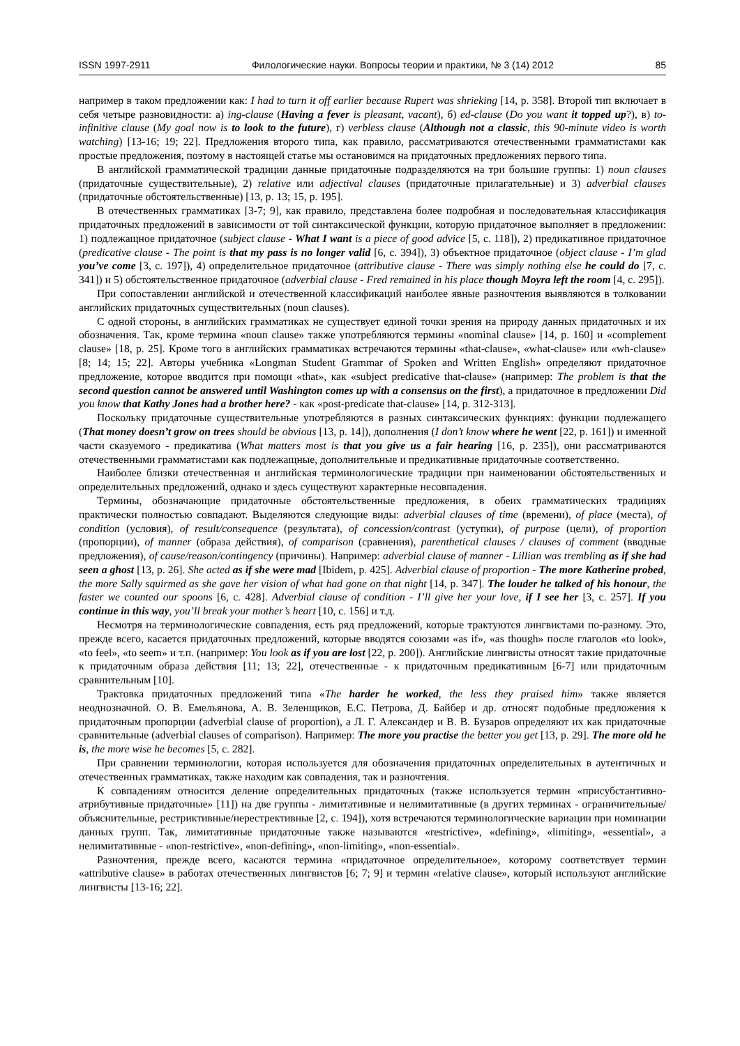ISSN 1997-2911 Филологические науки. Вопросы теории и практики, № 3 (14) 2012 85
например в таком предложении как: I had to turn it off earlier because Rupert was shrieking [14, p. 358]. Второй тип включает в себя четыре разновидности: а) ing-clause (Having a fever is pleasant, vacant), б) ed-clause (Do you want it topped up?), в) to-infinitive clause (My goal now is to look to the future), г) verbless clause (Although not a classic, this 90-minute video is worth watching) [13-16; 19; 22]. Предложения второго типа, как правило, рассматриваются отечественными грамматистами как простые предложения, поэтому в настоящей статье мы остановимся на придаточных предложениях первого типа.
В английской грамматической традиции данные придаточные подразделяются на три большие группы: 1) noun clauses (придаточные существительные), 2) relative или adjectival clauses (придаточные прилагательные) и 3) adverbial clauses (придаточные обстоятельственные) [13, p. 13; 15, p. 195].
В отечественных грамматиках [3-7; 9], как правило, представлена более подробная и последовательная классификация придаточных предложений в зависимости от той синтаксической функции, которую придаточное выполняет в предложении: 1) подлежащное придаточное (subject clause - What I want is a piece of good advice [5, с. 118]), 2) предикативное придаточное (predicative clause - The point is that my pass is no longer valid [6, с. 394]), 3) объектное придаточное (object clause - I’m glad you’ve come [3, с. 197]), 4) определительное придаточное (attributive clause - There was simply nothing else he could do [7, с. 341]) и 5) обстоятельственное придаточное (adverbial clause - Fred remained in his place though Moyra left the room [4, с. 295]).
При сопоставлении английской и отечественной классификаций наиболее явные разночтения выявляются в толковании английских придаточных существительных (noun clauses).
С одной стороны, в английских грамматиках не существует единой точки зрения на природу данных придаточных и их обозначения. Так, кроме термина «noun clause» также употребляются термины «nominal clause» [14, p. 160] и «complement clause» [18, p. 25]. Кроме того в английских грамматиках встречаются термины «that-clause», «what-clause» или «wh-clause» [8; 14; 15; 22]. Авторы учебника «Longman Student Grammar of Spoken and Written English» определяют придаточное предложение, которое вводится при помощи «that», как «subject predicative that-clause» (например: The problem is that the second question cannot be answered until Washington comes up with a consensus on the first), а придаточное в предложении Did you know that Kathy Jones had a brother here? - как «post-predicate that-clause» [14, p. 312-313].
Поскольку придаточные существительные употребляются в разных синтаксических функциях: функции подлежащего (That money doesn’t grow on trees should be obvious [13, p. 14]), дополнения (I don’t know where he went [22, p. 161]) и именной части сказуемого - предикатива (What matters most is that you give us a fair hearing [16, p. 235]), они рассматриваются отечественными грамматистами как подлежащные, дополнительные и предикативные придаточные соответственно.
Наиболее близки отечественная и английская терминологические традиции при наименовании обстоятельственных и определительных предложений, однако и здесь существуют характерные несовпадения.
Термины, обозначающие придаточные обстоятельственные предложения, в обеих грамматических традициях практически полностью совпадают. Выделяются следующие виды: adverbial clauses of time (времени), of place (места), of condition (условия), of result/consequence (результата), of concession/contrast (уступки), of purpose (цели), of proportion (пропорции), of manner (образа действия), of comparison (сравнения), parenthetical clauses / clauses of comment (вводные предложения), of cause/reason/contingency (причины). Например: adverbial clause of manner - Lillian was trembling as if she had seen a ghost [13, p. 26]. She acted as if she were mad [Ibidem, p. 425]. Adverbial clause of proportion - The more Katherine probed, the more Sally squirmed as she gave her vision of what had gone on that night [14, p. 347]. The louder he talked of his honour, the faster we counted our spoons [6, с. 428]. Adverbial clause of condition - I’ll give her your love, if I see her [3, с. 257]. If you continue in this way, you’ll break your mother’s heart [10, с. 156] и т.д.
Несмотря на терминологические совпадения, есть ряд предложений, которые трактуются лингвистами по-разному. Это, прежде всего, касается придаточных предложений, которые вводятся союзами «as if», «as though» после глаголов «to look», «to feel», «to seem» и т.п. (например: You look as if you are lost [22, p. 200]). Английские лингвисты относят такие придаточные к придаточным образа действия [11; 13; 22], отечественные - к придаточным предикативным [6-7] или придаточным сравнительным [10].
Трактовка придаточных предложений типа «The harder he worked, the less they praised him» также является неоднозначной. О. В. Емельянова, А. В. Зеленщиков, Е.С. Петрова, Д. Байбер и др. относят подобные предложения к придаточным пропорции (adverbial clause of proportion), а Л. Г. Александер и В. В. Бузаров определяют их как придаточные сравнительные (adverbial clauses of comparison). Например: The more you practise the better you get [13, p. 29]. The more old he is, the more wise he becomes [5, с. 282].
При сравнении терминологии, которая используется для обозначения придаточных определительных в аутентичных и отечественных грамматиках, также находим как совпадения, так и разночтения.
К совпадениям относится деление определительных придаточных (также используется термин «присубстантивно-атрибутивные придаточные» [11]) на две группы - лимитативные и нелимитативные (в других терминах - ограничительные/объяснительные, рестриктивные/нерестрективные [2, с. 194]), хотя встречаются терминологические вариации при номинации данных групп. Так, лимитативные придаточные также называются «restrictive», «defining», «limiting», «essential», а нелимитативные - «non-restrictive», «non-defining», «non-limiting», «non-essential».
Разночтения, прежде всего, касаются термина «придаточное определительное», которому соответствует термин «attributive clause» в работах отечественных лингвистов [6; 7; 9] и термин «relative clause», который используют английские лингвисты [13-16; 22].